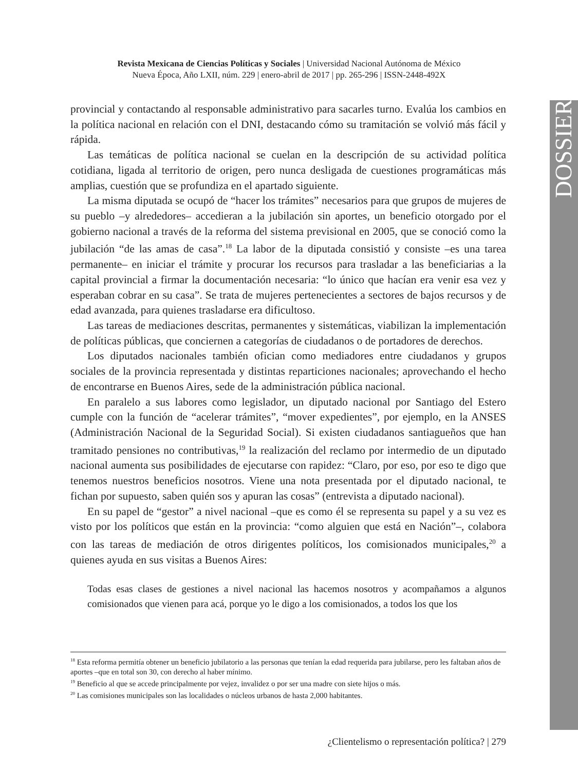Revista Mexicana de Ciencias Políticas y Sociales | Universidad Nacional Autónoma de México
Nueva Época, Año LXII, núm. 229 | enero-abril de 2017 | pp. 265-296 | ISSN-2448-492X
DOSSIER
provincial y contactando al responsable administrativo para sacarles turno. Evalúa los cambios en la política nacional en relación con el DNI, destacando cómo su tramitación se volvió más fácil y rápida.
Las temáticas de política nacional se cuelan en la descripción de su actividad política cotidiana, ligada al territorio de origen, pero nunca desligada de cuestiones programáticas más amplias, cuestión que se profundiza en el apartado siguiente.
La misma diputada se ocupó de “hacer los trámites” necesarios para que grupos de mujeres de su pueblo –y alrededores– accedieran a la jubilación sin aportes, un beneficio otorgado por el gobierno nacional a través de la reforma del sistema previsional en 2005, que se conoció como la jubilación “de las amas de casa”.<sup>18</sup> La labor de la diputada consistió y consiste –es una tarea permanente– en iniciar el trámite y procurar los recursos para trasladar a las beneficiarias a la capital provincial a firmar la documentación necesaria: “lo único que hacían era venir esa vez y esperaban cobrar en su casa”. Se trata de mujeres pertenecientes a sectores de bajos recursos y de edad avanzada, para quienes trasladarse era dificultoso.
Las tareas de mediaciones descritas, permanentes y sistemáticas, viabilizan la implementación de políticas públicas, que conciernen a categorías de ciudadanos o de portadores de derechos.
Los diputados nacionales también ofician como mediadores entre ciudadanos y grupos sociales de la provincia representada y distintas reparticiones nacionales; aprovechando el hecho de encontrarse en Buenos Aires, sede de la administración pública nacional.
En paralelo a sus labores como legislador, un diputado nacional por Santiago del Estero cumple con la función de “acelerar trámites”, “mover expedientes”, por ejemplo, en la ANSES (Administración Nacional de la Seguridad Social). Si existen ciudadanos santiagueños que han tramitado pensiones no contributivas,<sup>19</sup> la realización del reclamo por intermedio de un diputado nacional aumenta sus posibilidades de ejecutarse con rapidez: “Claro, por eso, por eso te digo que tenemos nuestros beneficios nosotros. Viene una nota presentada por el diputado nacional, te fichan por supuesto, saben quién sos y apuran las cosas” (entrevista a diputado nacional).
En su papel de “gestor” a nivel nacional –que es como él se representa su papel y a su vez es visto por los políticos que están en la provincia: “como alguien que está en Nación”–, colabora con las tareas de mediación de otros dirigentes políticos, los comisionados municipales,<sup>20</sup> a quienes ayuda en sus visitas a Buenos Aires:
Todas esas clases de gestiones a nivel nacional las hacemos nosotros y acompañamos a algunos comisionados que vienen para acá, porque yo le digo a los comisionados, a todos los que los
<sup>18</sup> Esta reforma permitía obtener un beneficio jubilatorio a las personas que tenían la edad requerida para jubilarse, pero les faltaban años de aportes –que en total son 30, con derecho al haber mínimo.
<sup>19</sup> Beneficio al que se accede principalmente por vejez, invalidez o por ser una madre con siete hijos o más.
<sup>20</sup> Las comisiones municipales son las localidades o núcleos urbanos de hasta 2,000 habitantes.
¿Clientelismo o representación política? | 279